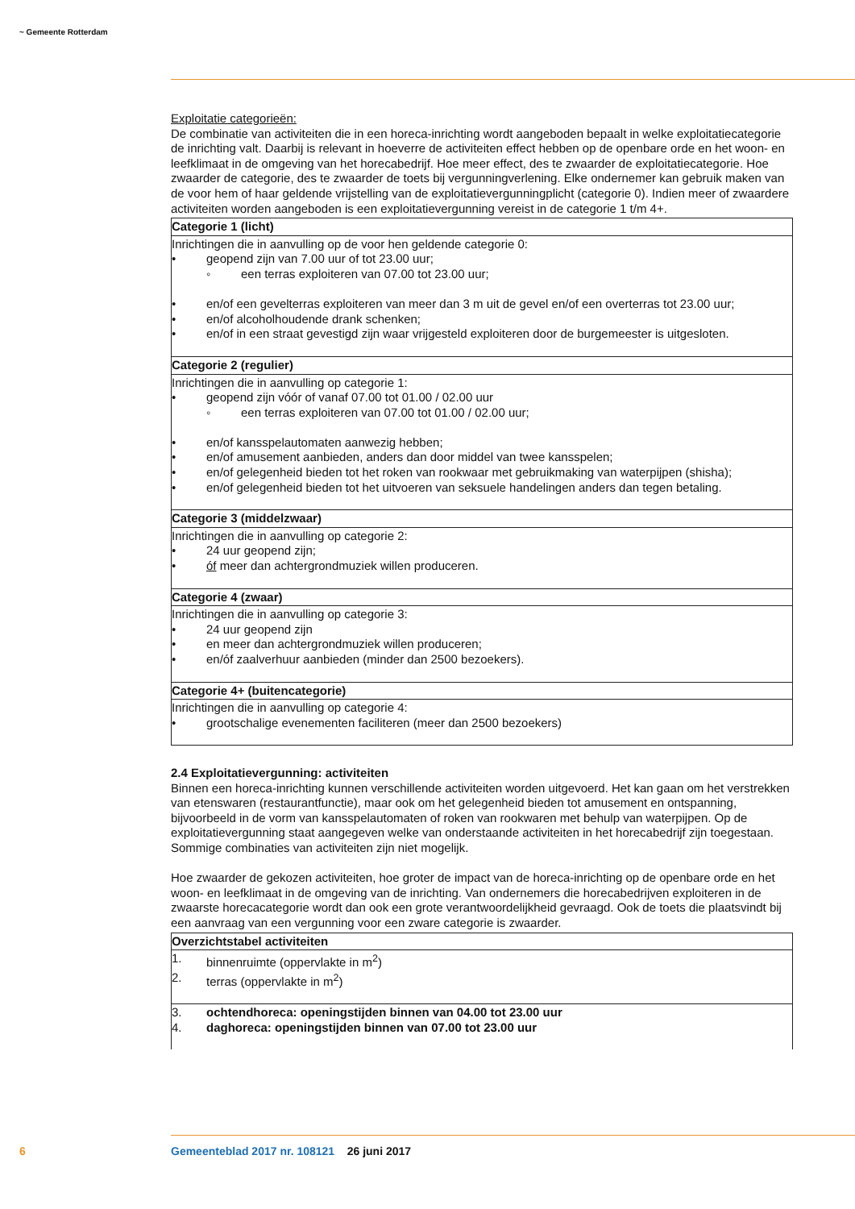~ Gemeente Rotterdam
Exploitatie categorieën:
De combinatie van activiteiten die in een horeca-inrichting wordt aangeboden bepaalt in welke exploitatiecategorie de inrichting valt. Daarbij is relevant in hoeverre de activiteiten effect hebben op de openbare orde en het woon- en leefklimaat in de omgeving van het horecabedrijf. Hoe meer effect, des te zwaarder de exploitatiecategorie. Hoe zwaarder de categorie, des te zwaarder de toets bij vergunningverlening. Elke ondernemer kan gebruik maken van de voor hem of haar geldende vrijstelling van de exploitatievergunningplicht (categorie 0). Indien meer of zwaardere activiteiten worden aangeboden is een exploitatievergunning vereist in de categorie 1 t/m 4+.
| Categorie 1 (licht) |
| --- |
| Inrichtingen die in aanvulling op de voor hen geldende categorie 0: • geopend zijn van 7.00 uur of tot 23.00 uur; ◦ een terras exploiteren van 07.00 tot 23.00 uur; • en/of een gevelterras exploiteren van meer dan 3 m uit de gevel en/of een overterras tot 23.00 uur; • en/of alcoholhoudende drank schenken; • en/of in een straat gevestigd zijn waar vrijgesteld exploiteren door de burgemeester is uitgesloten. |
| Categorie 2 (regulier) |
| Inrichtingen die in aanvulling op categorie 1: • geopend zijn vóór of vanaf 07.00 tot 01.00 / 02.00 uur ◦ een terras exploiteren van 07.00 tot 01.00 / 02.00 uur; • en/of kansspelautomaten aanwezig hebben; • en/of amusement aanbieden, anders dan door middel van twee kansspelen; • en/of gelegenheid bieden tot het roken van rookwaar met gebruikmaking van waterpijpen (shisha); • en/of gelegenheid bieden tot het uitvoeren van seksuele handelingen anders dan tegen betaling. |
| Categorie 3 (middelzwaar) |
| Inrichtingen die in aanvulling op categorie 2: • 24 uur geopend zijn; • óf meer dan achtergrondmuziek willen produceren. |
| Categorie 4 (zwaar) |
| Inrichtingen die in aanvulling op categorie 3: • 24 uur geopend zijn • en meer dan achtergrondmuziek willen produceren; • en/óf zaalverhuur aanbieden (minder dan 2500 bezoekers). |
| Categorie 4+ (buitencategorie) |
| Inrichtingen die in aanvulling op categorie 4: • grootschalige evenementen faciliteren (meer dan 2500 bezoekers) |
2.4 Exploitatievergunning: activiteiten
Binnen een horeca-inrichting kunnen verschillende activiteiten worden uitgevoerd. Het kan gaan om het verstrekken van etenswaren (restaurantfunctie), maar ook om het gelegenheid bieden tot amusement en ontspanning, bijvoorbeeld in de vorm van kansspelautomaten of roken van rookwaren met behulp van waterpijpen. Op de exploitatievergunning staat aangegeven welke van onderstaande activiteiten in het horecabedrijf zijn toegestaan. Sommige combinaties van activiteiten zijn niet mogelijk.
Hoe zwaarder de gekozen activiteiten, hoe groter de impact van de horeca-inrichting op de openbare orde en het woon- en leefklimaat in de omgeving van de inrichting. Van ondernemers die horecabedrijven exploiteren in de zwaarste horecacategorie wordt dan ook een grote verantwoordelijkheid gevraagd. Ook de toets die plaatsvindt bij een aanvraag van een vergunning voor een zware categorie is zwaarder.
| Overzichtstabel activiteiten |
| --- |
| 1. binnenruimte (oppervlakte in m<sup>2</sup>) 2. terras (oppervlakte in m<sup>2</sup>) |
| 3. ochtendhoreca: openingstijden binnen van 04.00 tot 23.00 uur 4. daghoreca: openingstijden binnen van 07.00 tot 23.00 uur |
6
Gemeenteblad 2017 nr. 108121 26 juni 2017